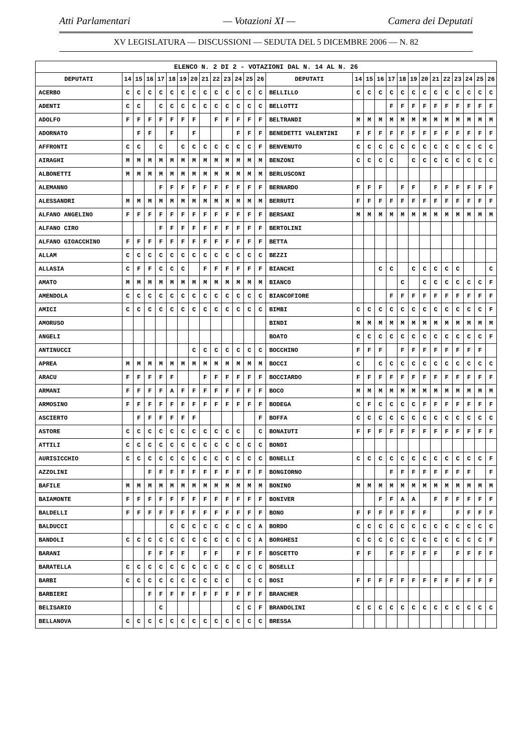Atti Parlamentari — Votazioni XI — Camera dei Deputati
XV LEGISLATURA — DISCUSSIONI — SEDUTA DEL 5 DICEMBRE 2006 — N. 82
| ELENCO N. 2 DI 2 - VOTAZIONI DAL N. 14 AL N. 26 | | | | | | | | | | | | | | | | | | | | | | | | | | | |
| --- | --- | --- | --- | --- | --- | --- | --- | --- | --- | --- | --- | --- | --- | --- | --- | --- | --- | --- | --- | --- | --- | --- | --- | --- | --- | --- | --- |
| DEPUTATI | 14 | 15 | 16 | 17 | 18 | 19 | 20 | 21 | 22 | 23 | 24 | 25 | 26 | DEPUTATI | 14 | 15 | 16 | 17 | 18 | 19 | 20 | 21 | 22 | 23 | 24 | 25 | 26 |
| ACERBO | C | C | C | C | C | C | C | C | C | C | C | C | C | BELLILLO | C | C | C | C | C | C | C | C | C | C | C | C | C |
| ADENTI | C | C | | C | C | C | C | C | C | C | C | C | C | BELLOTTI | | | | F | F | F | F | F | F | F | F | F | F |
| ADOLFO | F | F | F | F | F | F | F | | F | F | F | F | F | BELTRANDI | M | M | M | M | M | M | M | M | M | M | M | M | M |
| ADORNATO | | F | F | | F | | F | | | | F | F | F | BENEDETTI VALENTINI | F | F | F | F | F | F | F | F | F | F | F | F | F |
| AFFRONTI | C | C | | C | | C | C | C | C | C | C | C | F | BENVENUTO | C | C | C | C | C | C | C | C | C | C | C | C | C |
| AIRAGHI | M | M | M | M | M | M | M | M | M | M | M | M | M | BENZONI | C | C | C | C | | C | C | C | C | C | C | C | C |
| ALBONETTI | M | M | M | M | M | M | M | M | M | M | M | M | M | BERLUSCONI | | | | | | | | | | | | | |
| ALEMANNO | | | | F | F | F | F | F | F | F | F | F | F | BERNARDO | F | F | F | | F | F | | F | F | F | F | F | F |
| ALESSANDRI | M | M | M | M | M | M | M | M | M | M | M | M | M | BERRUTI | F | F | F | F | F | F | F | F | F | F | F | F | F |
| ALFANO ANGELINO | F | F | F | F | F | F | F | F | F | F | F | F | F | BERSANI | M | M | M | M | M | M | M | M | M | M | M | M | M |
| ALFANO CIRO | | | | F | F | F | F | F | F | F | F | F | F | BERTOLINI | | | | | | | | | | | | | |
| ALFANO GIOACCHINO | F | F | F | F | F | F | F | F | F | F | F | F | F | BETTA | | | | | | | | | | | | | |
| ALLAM | C | C | C | C | C | C | C | C | C | C | C | C | C | BEZZI | | | | | | | | | | | | | |
| ALLASIA | C | F | F | C | C | C | | F | F | F | F | F | F | BIANCHI | | | C | C | | C | C | C | C | C | | | C |
| AMATO | M | M | M | M | M | M | M | M | M | M | M | M | M | BIANCO | | | | | C | | C | C | C | C | C | C | F |
| AMENDOLA | C | C | C | C | C | C | C | C | C | C | C | C | C | BIANCOFIORE | | | | F | F | F | F | F | F | F | F | F | F |
| AMICI | C | C | C | C | C | C | C | C | C | C | C | C | C | BIMBI | C | C | C | C | C | C | C | C | C | C | C | C | F |
| AMORUSO | | | | | | | | | | | | | | BINDI | M | M | M | M | M | M | M | M | M | M | M | M | M |
| ANGELI | | | | | | | | | | | | | | BOATO | C | C | C | C | C | C | C | C | C | C | C | C | F |
| ANTINUCCI | | | | | | | C | C | C | C | C | C | C | BOCCHINO | F | F | F | | F | F | F | F | F | F | F | F | |
| APREA | M | M | M | M | M | M | M | M | M | M | M | M | M | BOCCI | C | | C | C | C | C | C | C | C | C | C | C | C |
| ARACU | F | F | F | F | F | | | F | F | F | F | F | F | BOCCIARDO | F | F | F | F | F | F | F | F | F | F | F | F | F |
| ARMANI | F | F | F | F | A | F | F | F | F | F | F | F | F | BOCO | M | M | M | M | M | M | M | M | M | M | M | M | M |
| ARMOSINO | F | F | F | F | F | F | F | F | F | F | F | F | F | BODEGA | C | F | C | C | C | C | F | F | F | F | F | F | F |
| ASCIERTO | | F | F | F | F | F | F | | | | | | F | BOFFA | C | C | C | C | C | C | C | C | C | C | C | C | C |
| ASTORE | C | C | C | C | C | C | C | C | C | C | C | | C | BONAIUTI | F | F | F | F | F | F | F | F | F | F | F | F | F |
| ATTILI | C | C | C | C | C | C | C | C | C | C | C | C | C | BONDI | | | | | | | | | | | | | |
| AURISICCHIO | C | C | C | C | C | C | C | C | C | C | C | C | C | BONELLI | C | C | C | C | C | C | C | C | C | C | C | C | F |
| AZZOLINI | | | F | F | F | F | F | F | F | F | F | F | F | BONGIORNO | | | | F | F | F | F | F | F | F | F | | F |
| BAFILE | M | M | M | M | M | M | M | M | M | M | M | M | M | BONINO | M | M | M | M | M | M | M | M | M | M | M | M | M |
| BAIAMONTE | F | F | F | F | F | F | F | F | F | F | F | F | F | BONIVER | | | F | F | A | A | | F | F | F | F | F | F |
| BALDELLI | F | F | F | F | F | F | F | F | F | F | F | F | F | BONO | F | F | F | F | F | F | F | | | F | F | F | F |
| BALDUCCI | | | | | C | C | C | C | C | C | C | C | A | BORDO | C | C | C | C | C | C | C | C | C | C | C | C | C |
| BANDOLI | C | C | C | C | C | C | C | C | C | C | C | C | A | BORGHESI | C | C | C | C | C | C | C | C | C | C | C | C | F |
| BARANI | | | F | F | F | F | | F | F | | F | F | F | BOSCETTO | F | F | | F | F | F | F | F | | F | F | F | F |
| BARATELLA | C | C | C | C | C | C | C | C | C | C | C | C | C | BOSELLI | | | | | | | | | | | | | |
| BARBI | C | C | C | C | C | C | C | C | C | C | | C | C | BOSI | F | F | F | F | F | F | F | F | F | F | F | F | F |
| BARBIERI | | | F | F | F | F | F | F | F | F | F | F | F | BRANCHER | | | | | | | | | | | | | |
| BELISARIO | | | | C | | | | | | | C | C | F | BRANDOLINI | C | C | C | C | C | C | C | C | C | C | C | C | C |
| BELLANOVA | C | C | C | C | C | C | C | C | C | C | C | C | C | BRESSA | | | | | | | | | | | | | |